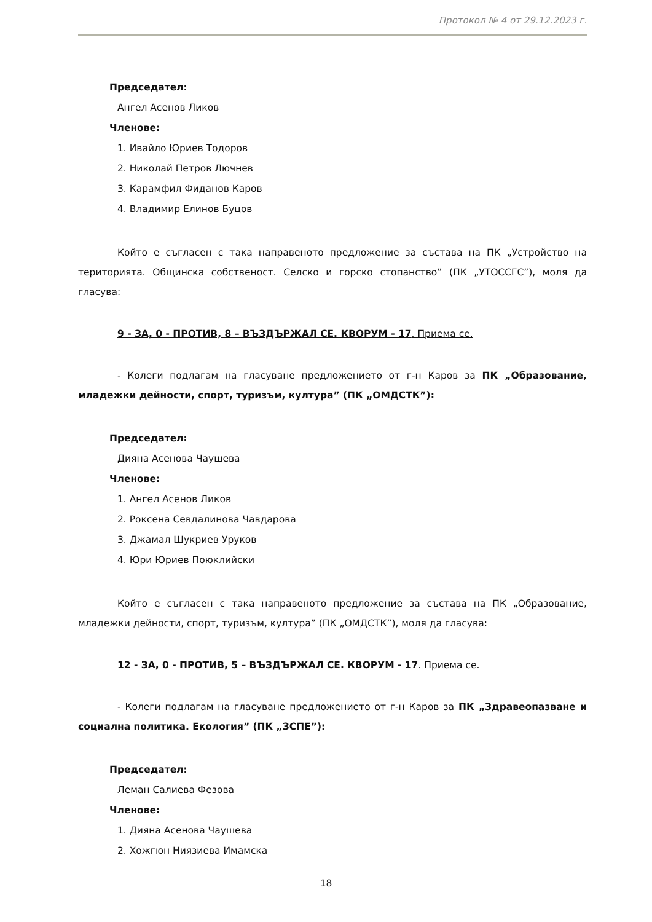Протокол № 4 от 29.12.2023 г.
Председател:
Ангел Асенов Ликов
Членове:
1. Ивайло Юриев Тодоров
2. Николай Петров Лючнев
3. Карамфил Фиданов Каров
4. Владимир Елинов Буцов
Който е съгласен с така направеното предложение за състава на ПК „Устройство на територията. Общинска собственост. Селско и горско стопанство” (ПК „УТОССГС”), моля да гласува:
9 - ЗА, 0 - ПРОТИВ, 8 – ВЪЗДЪРЖАЛ СЕ. КВОРУМ - 17. Приема се.
- Колеги подлагам на гласуване предложението от г-н Каров за ПК „Образование, младежки дейности, спорт, туризъм, култура” (ПК „ОМДСТК”):
Председател:
Дияна Асенова Чаушева
Членове:
1. Ангел Асенов Ликов
2. Роксена Севдалинова Чавдарова
3. Джамал Шукриев Уруков
4. Юри Юриев Поюклийски
Който е съгласен с така направеното предложение за състава на ПК „Образование, младежки дейности, спорт, туризъм, култура” (ПК „ОМДСТК”), моля да гласува:
12 - ЗА, 0 - ПРОТИВ, 5 – ВЪЗДЪРЖАЛ СЕ. КВОРУМ - 17. Приема се.
- Колеги подлагам на гласуване предложението от г-н Каров за ПК „Здравеопазване и социална политика. Екология” (ПК „ЗСПЕ”):
Председател:
Леман Салиева Фезова
Членове:
1. Дияна Асенова Чаушева
2. Хожгюн Ниязиева Имамска
18